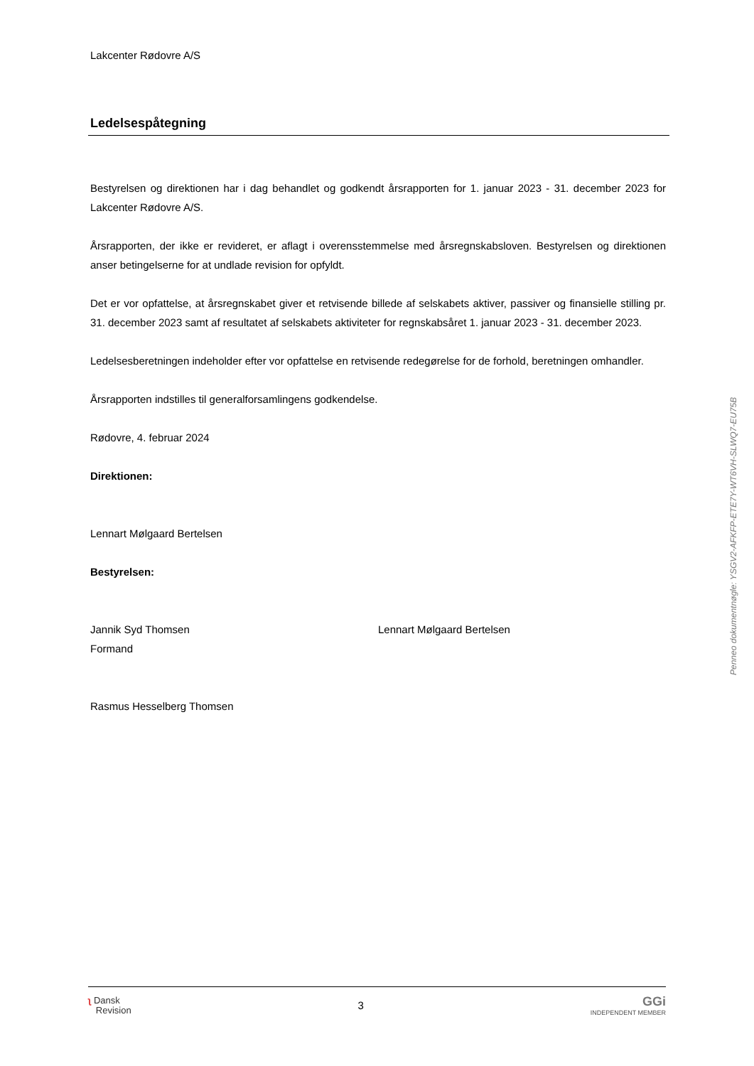Lakcenter Rødovre A/S
Ledelsespåtegning
Bestyrelsen og direktionen har i dag behandlet og godkendt årsrapporten for 1. januar 2023 - 31. december 2023 for Lakcenter Rødovre A/S.
Årsrapporten, der ikke er revideret, er aflagt i overensstemmelse med årsregnskabsloven. Bestyrelsen og direktionen anser betingelserne for at undlade revision for opfyldt.
Det er vor opfattelse, at årsregnskabet giver et retvisende billede af selskabets aktiver, passiver og finansielle stilling pr. 31. december 2023 samt af resultatet af selskabets aktiviteter for regnskabsåret 1. januar 2023 - 31. december 2023.
Ledelsesberetningen indeholder efter vor opfattelse en retvisende redegørelse for de forhold, beretningen omhandler.
Årsrapporten indstilles til generalforsamlingens godkendelse.
Rødovre, 4. februar 2024
Direktionen:
Lennart Mølgaard Bertelsen
Bestyrelsen:
Jannik Syd Thomsen
Formand
Lennart Mølgaard Bertelsen
Rasmus Hesselberg Thomsen
ʅ Dansk
Revision
3
GGi
INDEPENDENT MEMBER
Penneo dokumentnøgle: YSGV2-AFKFP-ETE7Y-WT6VH-SLWQ7-EU75B